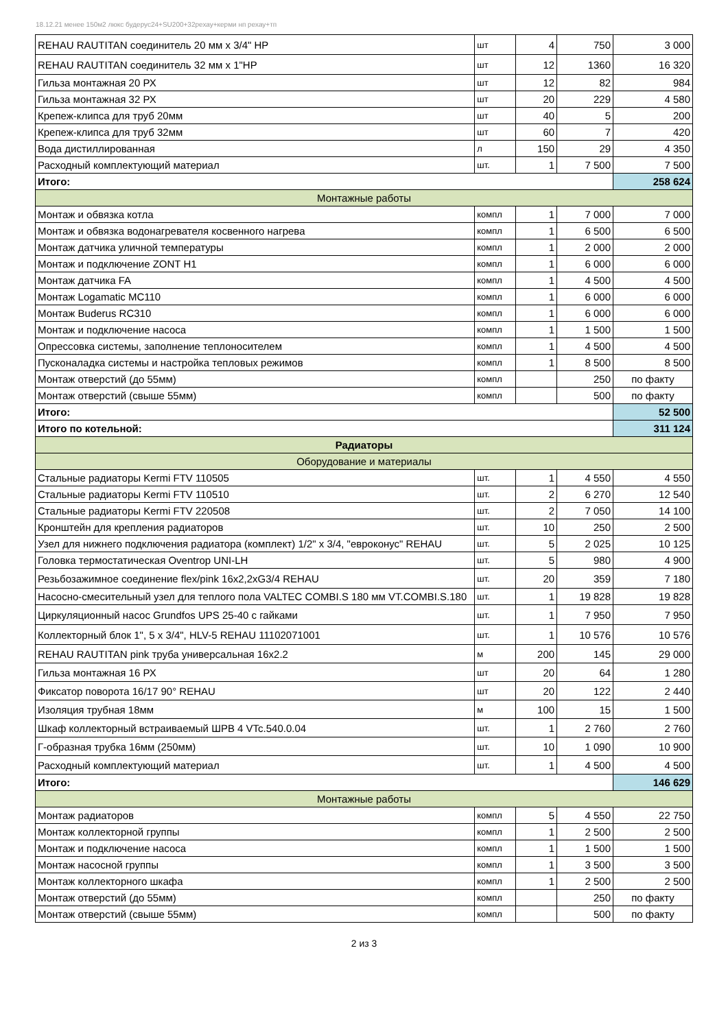18.12.21 менее 150м2 люкс будерус24+SU200+32рехау+керми нп рехау+тп
| REHAU RAUTITAN соединитель 20 мм х 3/4" НР | шт | 4 | 750 | 3 000 |
| REHAU RAUTITAN соединитель 32 мм х 1"НР | шт | 12 | 1360 | 16 320 |
| Гильза монтажная 20 РХ | шт | 12 | 82 | 984 |
| Гильза монтажная 32 РХ | шт | 20 | 229 | 4 580 |
| Крепеж-клипса для труб 20мм | шт | 40 | 5 | 200 |
| Крепеж-клипса для труб 32мм | шт | 60 | 7 | 420 |
| Вода дистиллированная | л | 150 | 29 | 4 350 |
| Расходный комплектующий материал | шт. | 1 | 7 500 | 7 500 |
| Итого: | | | | 258 624 |
| Монтажные работы | | | | |
| Монтаж и обвязка котла | компл | 1 | 7 000 | 7 000 |
| Монтаж и обвязка водонагревателя косвенного нагрева | компл | 1 | 6 500 | 6 500 |
| Монтаж датчика уличной температуры | компл | 1 | 2 000 | 2 000 |
| Монтаж и подключение ZONT H1 | компл | 1 | 6 000 | 6 000 |
| Монтаж датчика FA | компл | 1 | 4 500 | 4 500 |
| Монтаж Logamatic MC110 | компл | 1 | 6 000 | 6 000 |
| Монтаж Buderus RC310 | компл | 1 | 6 000 | 6 000 |
| Монтаж и подключение насоса | компл | 1 | 1 500 | 1 500 |
| Опрессовка системы, заполнение теплоносителем | компл | 1 | 4 500 | 4 500 |
| Пусконаладка системы и настройка тепловых режимов | компл | 1 | 8 500 | 8 500 |
| Монтаж отверстий (до 55мм) | компл | | 250 | по факту |
| Монтаж отверстий (свыше 55мм) | компл | | 500 | по факту |
| Итого: | | | | 52 500 |
| Итого по котельной: | | | | 311 124 |
| Радиаторы | | | | |
| Оборудование и материалы | | | | |
| Стальные радиаторы Kermi FTV 110505 | шт. | 1 | 4 550 | 4 550 |
| Стальные радиаторы Kermi FTV 110510 | шт. | 2 | 6 270 | 12 540 |
| Стальные радиаторы Kermi FTV 220508 | шт. | 2 | 7 050 | 14 100 |
| Кронштейн для крепления радиаторов | шт. | 10 | 250 | 2 500 |
| Узел для нижнего подключения радиатора (комплект) 1/2" х 3/4, "евроконус" REHAU | шт. | 5 | 2 025 | 10 125 |
| Головка термостатическая Oventrop UNI-LH | шт. | 5 | 980 | 4 900 |
| Резьбозажимное соединение flex/pink 16x2,2xG3/4 REHAU | шт. | 20 | 359 | 7 180 |
| Насосно-смесительный узел для теплого пола VALTEC COMBI.S 180 мм VT.COMBI.S.180 | шт. | 1 | 19 828 | 19 828 |
| Циркуляционный насос Grundfos UPS 25-40 с гайками | шт. | 1 | 7 950 | 7 950 |
| Коллекторный блок 1", 5 х 3/4", HLV-5 REHAU 11102071001 | шт. | 1 | 10 576 | 10 576 |
| REHAU RAUTITAN pink труба универсальная 16х2.2 | м | 200 | 145 | 29 000 |
| Гильза монтажная 16 РХ | шт | 20 | 64 | 1 280 |
| Фиксатор поворота 16/17 90° REHAU | шт | 20 | 122 | 2 440 |
| Изоляция трубная 18мм | м | 100 | 15 | 1 500 |
| Шкаф коллекторный встраиваемый ШРВ 4 VTc.540.0.04 | шт. | 1 | 2 760 | 2 760 |
| Г-образная трубка 16мм (250мм) | шт. | 10 | 1 090 | 10 900 |
| Расходный комплектующий материал | шт. | 1 | 4 500 | 4 500 |
| Итого: | | | | 146 629 |
| Монтажные работы | | | | |
| Монтаж радиаторов | компл | 5 | 4 550 | 22 750 |
| Монтаж коллекторной группы | компл | 1 | 2 500 | 2 500 |
| Монтаж и подключение насоса | компл | 1 | 1 500 | 1 500 |
| Монтаж насосной группы | компл | 1 | 3 500 | 3 500 |
| Монтаж коллекторного шкафа | компл | 1 | 2 500 | 2 500 |
| Монтаж отверстий (до 55мм) | компл | | 250 | по факту |
| Монтаж отверстий (свыше 55мм) | компл | | 500 | по факту |
2 из 3